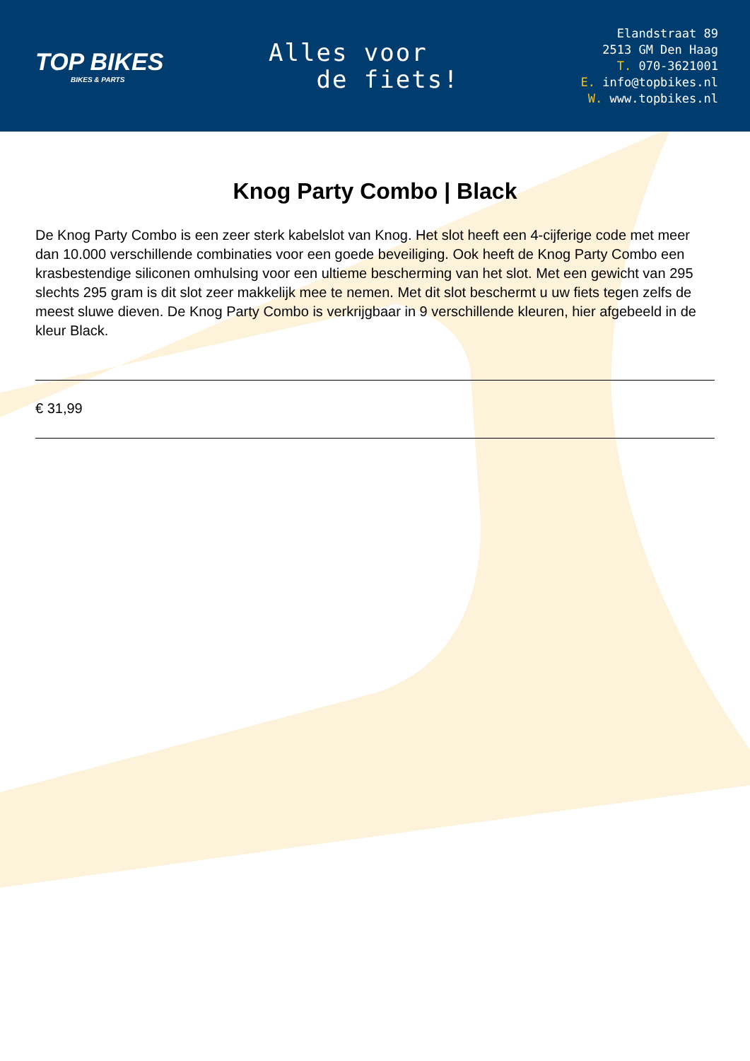TOP BIKES
BIKES & PARTS
Alles voor
de fiets!
Elandstraat 89
2513 GM Den Haag
T. 070-3621001
E. info@topbikes.nl
W. www.topbikes.nl
Knog Party Combo | Black
De Knog Party Combo is een zeer sterk kabelslot van Knog. Het slot heeft een 4-cijferige code met meer dan 10.000 verschillende combinaties voor een goede beveiliging. Ook heeft de Knog Party Combo een krasbestendige siliconen omhulsing voor een ultieme bescherming van het slot. Met een gewicht van 295 slechts 295 gram is dit slot zeer makkelijk mee te nemen. Met dit slot beschermt u uw fiets tegen zelfs de meest sluwe dieven. De Knog Party Combo is verkrijgbaar in 9 verschillende kleuren, hier afgebeeld in de kleur Black.
€ 31,99